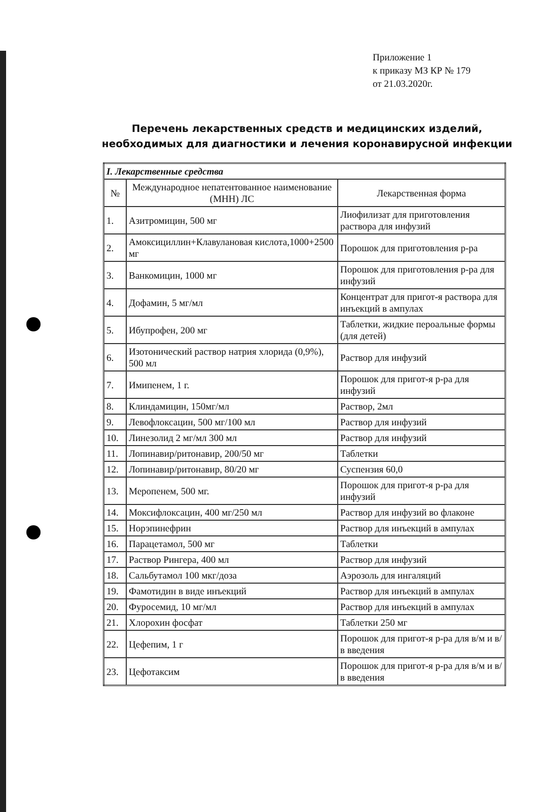Приложение 1
к приказу МЗ КР № 179
от 21.03.2020г.
Перечень лекарственных средств и медицинских изделий,
необходимых для диагностики и лечения коронавирусной инфекции
| I. Лекарственные средства | | |
| № | Международное непатентованное наименование (МНН) ЛС | Лекарственная форма |
| 1. | Азитромицин, 500 мг | Лиофилизат для приготовления раствора для инфузий |
| 2. | Амоксициллин+Клавулановая кислота,1000+2500 мг | Порошок для приготовления р-ра |
| 3. | Ванкомицин, 1000 мг | Порошок для приготовления р-ра для инфузий |
| 4. | Дофамин, 5 мг/мл | Концентрат для пригот-я раствора для инъекций в ампулах |
| 5. | Ибупрофен, 200 мг | Таблетки, жидкие пероальные формы (для детей) |
| 6. | Изотонический раствор натрия хлорида (0,9%), 500 мл | Раствор для инфузий |
| 7. | Имипенем, 1 г. | Порошок для пригот-я р-ра для инфузий |
| 8. | Клиндамицин, 150мг/мл | Раствор, 2мл |
| 9. | Левофлоксацин, 500 мг/100 мл | Раствор для инфузий |
| 10. | Линезолид 2 мг/мл 300 мл | Раствор для инфузий |
| 11. | Лопинавир/ритонавир, 200/50 мг | Таблетки |
| 12. | Лопинавир/ритонавир, 80/20 мг | Суспензия 60,0 |
| 13. | Меропенем, 500 мг. | Порошок для пригот-я р-ра для инфузий |
| 14. | Моксифлоксацин, 400 мг/250 мл | Раствор для инфузий во флаконе |
| 15. | Норэпинефрин | Раствор для инъекций в ампулах |
| 16. | Парацетамол, 500 мг | Таблетки |
| 17. | Раствор Рингера, 400 мл | Раствор для инфузий |
| 18. | Сальбутамол 100 мкг/доза | Аэрозоль для ингаляций |
| 19. | Фамотидин в виде инъекций | Раствор для инъекций в ампулах |
| 20. | Фуросемид, 10 мг/мл | Раствор для инъекций в ампулах |
| 21. | Хлорохин фосфат | Таблетки 250 мг |
| 22. | Цефепим, 1 г | Порошок для пригот-я р-ра для в/м и в/в введения |
| 23. | Цефотаксим | Порошок для пригот-я р-ра для в/м и в/в введения |